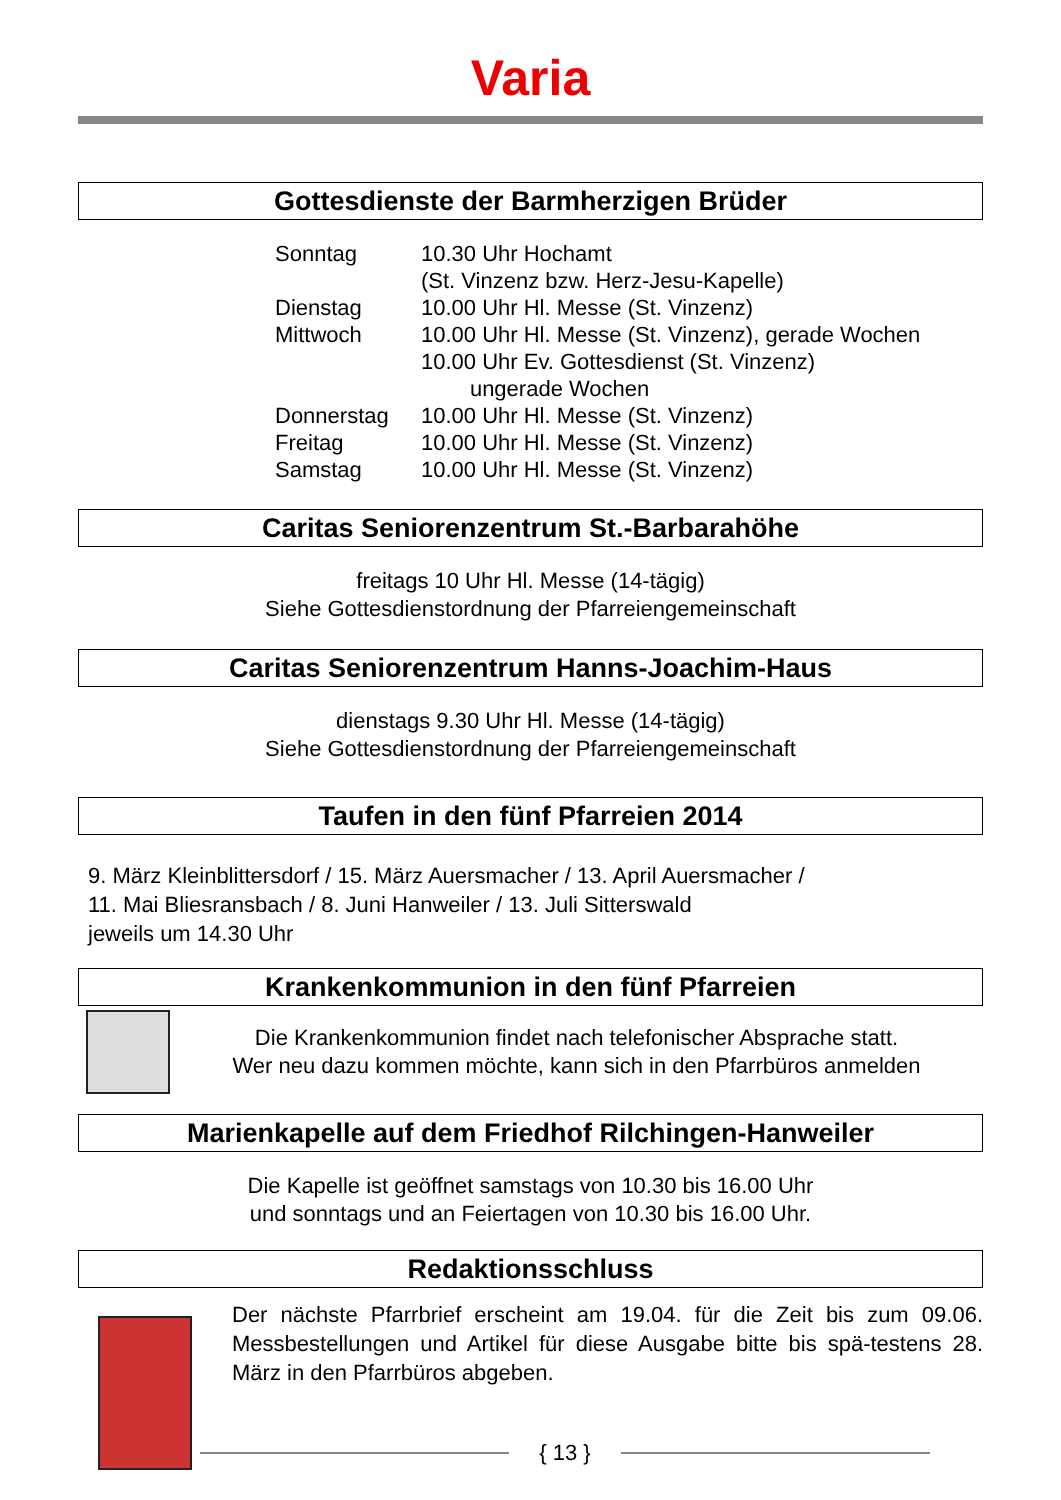Varia
Gottesdienste der Barmherzigen Brüder
| Sonntag | 10.30 Uhr Hochamt (St. Vinzenz bzw. Herz-Jesu-Kapelle) |
| Dienstag | 10.00 Uhr Hl. Messe (St. Vinzenz) |
| Mittwoch | 10.00 Uhr Hl. Messe (St. Vinzenz), gerade Wochen 10.00 Uhr Ev. Gottesdienst (St. Vinzenz) ungerade Wochen |
| Donnerstag | 10.00 Uhr Hl. Messe (St. Vinzenz) |
| Freitag | 10.00 Uhr Hl. Messe (St. Vinzenz) |
| Samstag | 10.00 Uhr Hl. Messe (St. Vinzenz) |
Caritas Seniorenzentrum St.-Barbarahöhe
freitags 10 Uhr Hl. Messe (14-tägig)
Siehe Gottesdienstordnung der Pfarreiengemeinschaft
Caritas Seniorenzentrum Hanns-Joachim-Haus
dienstags 9.30 Uhr Hl. Messe (14-tägig)
Siehe Gottesdienstordnung der Pfarreiengemeinschaft
Taufen in den fünf Pfarreien 2014
9. März Kleinblittersdorf / 15. März Auersmacher / 13. April Auersmacher /
11. Mai Bliesransbach / 8. Juni Hanweiler / 13. Juli Sitterswald
jeweils um 14.30 Uhr
Krankenkommunion in den fünf Pfarreien
Die Krankenkommunion findet nach telefonischer Absprache statt.
Wer neu dazu kommen möchte, kann sich in den Pfarrbüros anmelden
Marienkapelle auf dem Friedhof Rilchingen-Hanweiler
Die Kapelle ist geöffnet samstags von 10.30 bis 16.00 Uhr
und sonntags und an Feiertagen von 10.30 bis 16.00 Uhr.
Redaktionsschluss
Der nächste Pfarrbrief erscheint am 19.04. für die Zeit bis zum 09.06. Messbestellungen und Artikel für diese Ausgabe bitte bis spä-testens 28. März in den Pfarrbüros abgeben.
{ 13 }